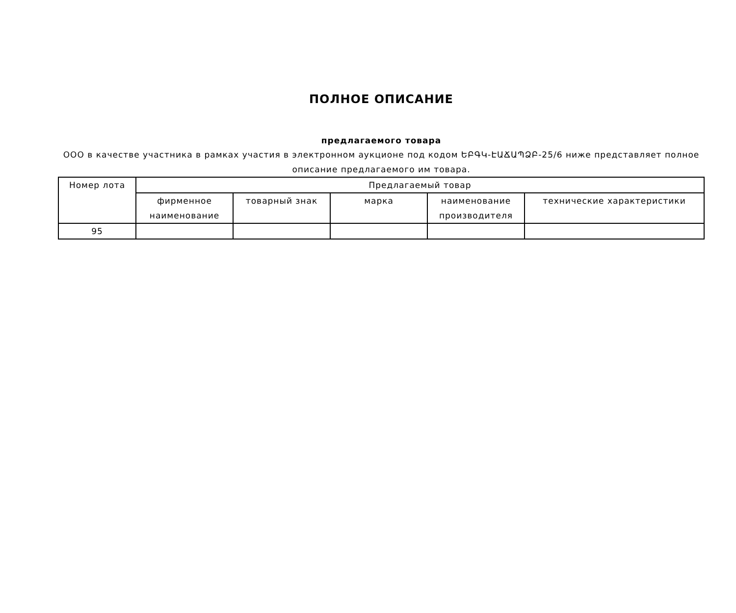ПОЛНОЕ ОПИСАНИЕ
предлагаемого товара
ООО в качестве участника в рамках участия в электронном аукционе под кодом ԵԲԳԿ-ԷԱՃԱՊՁԲ-25/6 ниже представляет полное описание предлагаемого им товара.
| Номер лота | Предлагаемый товар | | | | |
| --- | --- | --- | --- | --- | --- |
| | фирменное наименование | товарный знак | марка | наименование производителя | технические характеристики |
| 95 | | | | | |